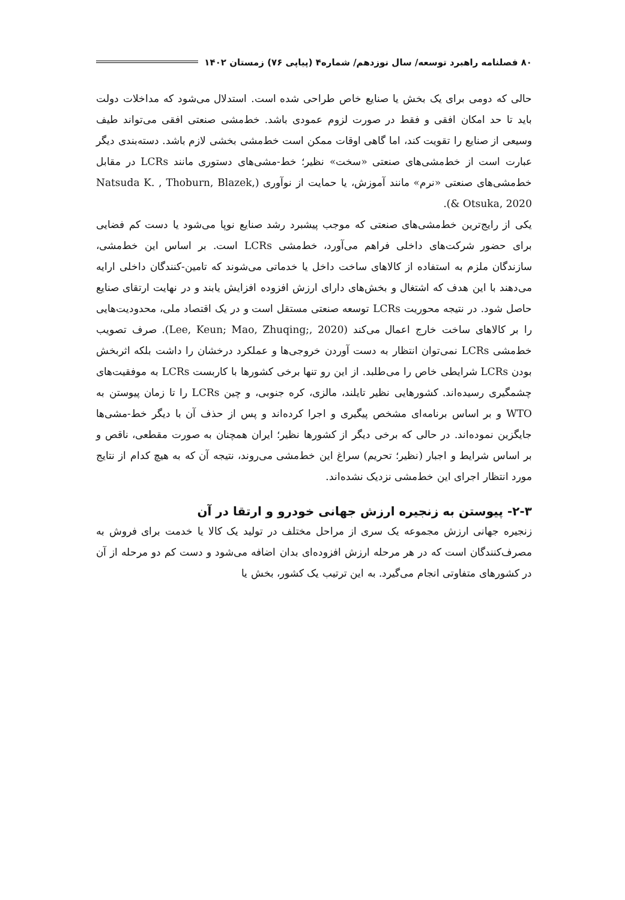۸۰ فصلنامه راهبرد توسعه/ سال نوزدهم/ شماره۴ (پیاپی ۷۶) زمستان ۱۴۰۲
حالی که دومی برای یک بخش یا صنایع خاص طراحی شده است. استدلال می‌شود که مداخلات دولت باید تا حد امکان افقی و فقط در صورت لزوم عمودی باشد. خط‌مشی صنعتی افقی می‌تواند طیف وسیعی از صنایع را تقویت کند، اما گاهی اوقات ممکن است خط‌مشی بخشی لازم باشد. دسته‌بندی دیگر عبارت است از خط‌مشی‌های صنعتی «سخت» نظیر؛ خط-مشی‌های دستوری مانند LCRs در مقابل خط‌مشی‌های صنعتی «نرم» مانند آموزش، یا حمایت از نوآوری (Natsuda K. , Thoburn, Blazek, & Otsuka, 2020).
یکی از رایج‌ترین خط‌مشی‌های صنعتی که موجب پیشبرد رشد صنایع نوپا می‌شود یا دست کم فضایی برای حضور شرکت‌های داخلی فراهم می‌آورد، خط‌مشی LCRs است. بر اساس این خط‌مشی، سازندگان ملزم به استفاده از کالاهای ساخت داخل یا خدماتی می‌شوند که تامین-کنندگان داخلی ارایه می‌دهند با این هدف که اشتغال و بخش‌های دارای ارزش افزوده افزایش یابند و در نهایت ارتقای صنایع حاصل شود. در نتیجه محوریت LCRs توسعه صنعتی مستقل است و در یک اقتصاد ملی، محدودیت‌هایی را بر کالاهای ساخت خارج اعمال می‌کند (Lee, Keun; Mao, Zhuqing;, 2020). صرف تصویب خط‌مشی LCRs نمی‌توان انتظار به دست آوردن خروجی‌ها و عملکرد درخشان را داشت بلکه اثربخش بودن LCRs شرایطی خاص را می‌طلبد. از این رو تنها برخی کشورها با کاربست LCRs به موفقیت‌های چشمگیری رسیده‌اند. کشورهایی نظیر تایلند، مالزی، کره جنوبی، و چین LCRs را تا زمان پیوستن به WTO و بر اساس برنامه‌ای مشخص پیگیری و اجرا کرده‌اند و پس از حذف آن با دیگر خط-مشی‌ها جایگزین نموده‌اند. در حالی که برخی دیگر از کشورها نظیر؛ ایران همچنان به صورت مقطعی، ناقص و بر اساس شرایط و اجبار (نظیر؛ تحریم) سراغ این خط‌مشی می‌روند، نتیجه آن که به هیچ کدام از نتایج مورد انتظار اجرای این خط‌مشی نزدیک نشده‌اند.
۲-۳- پیوستن به زنجیره ارزش جهانی خودرو و ارتقا در آن
زنجیره جهانی ارزش مجموعه یک سری از مراحل مختلف در تولید یک کالا یا خدمت برای فروش به مصرف‌کنندگان است که در هر مرحله ارزش افزوده‌ای بدان اضافه می‌شود و دست کم دو مرحله از آن در کشورهای متفاوتی انجام می‌گیرد. به این ترتیب یک کشور، بخش یا